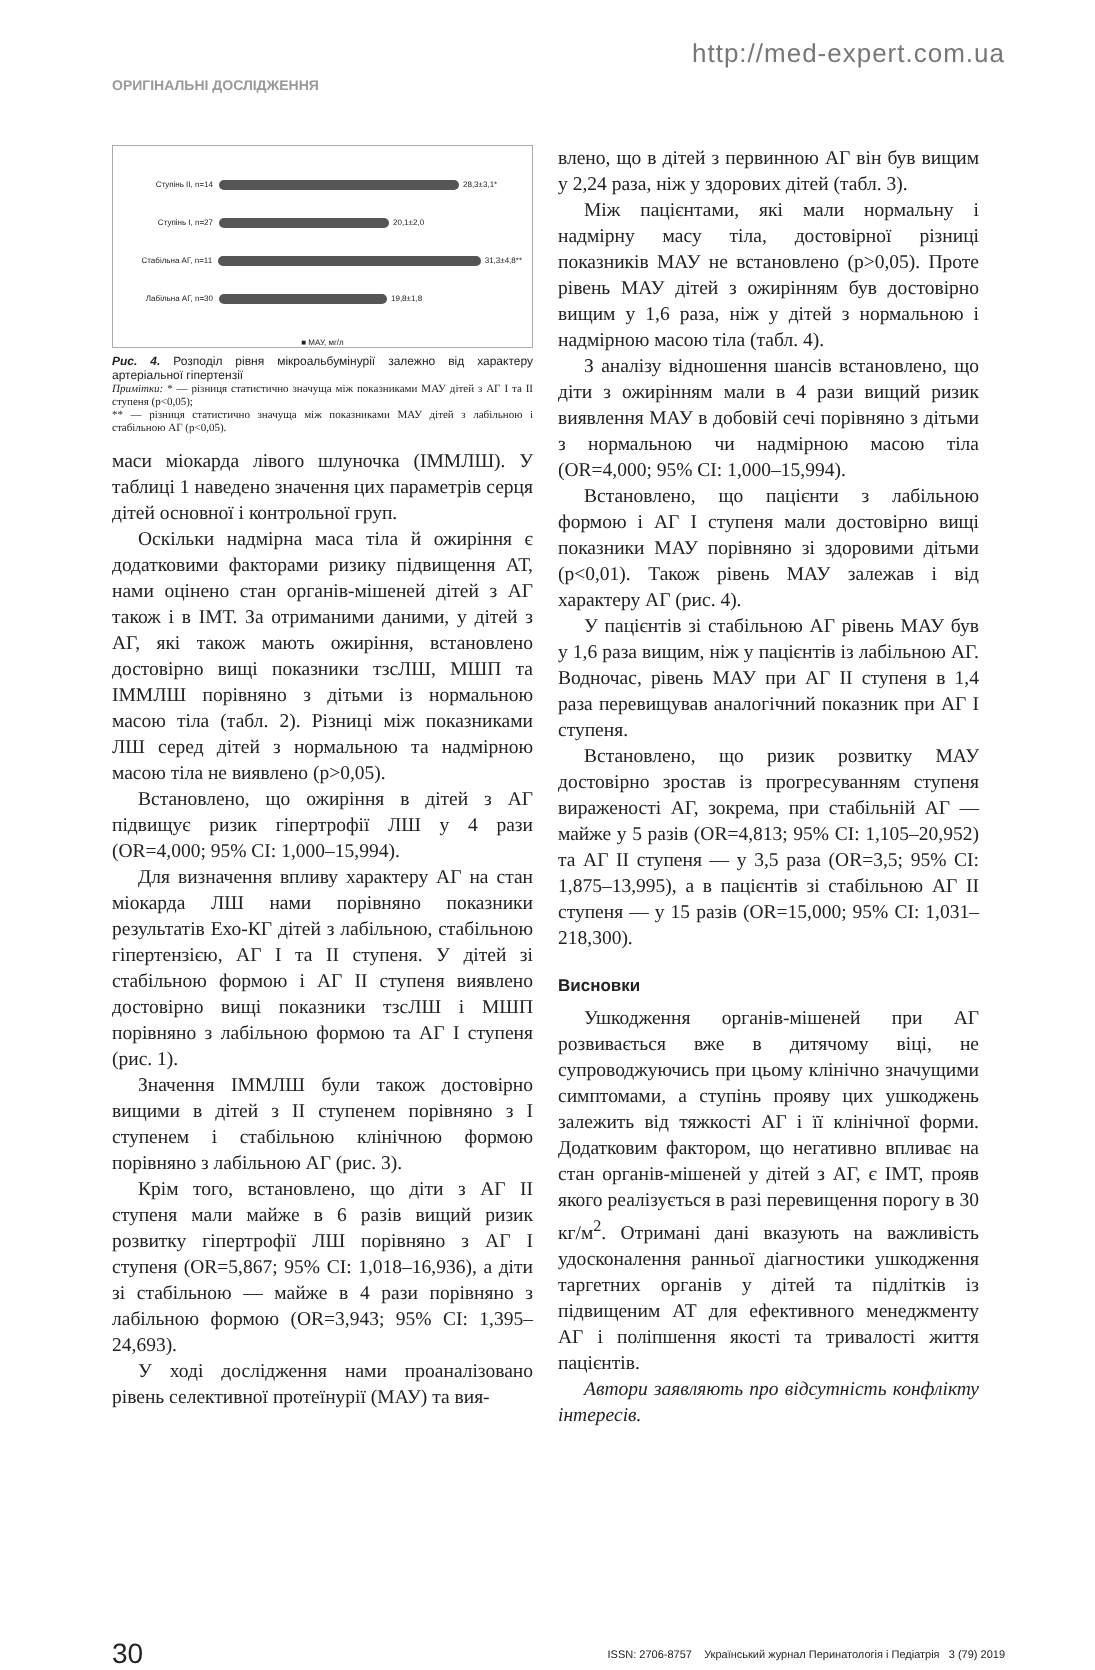http://med-expert.com.ua
ОРИГІНАЛЬНІ ДОСЛІДЖЕННЯ
Ступінь II, n=14 28,3±3,1*
Ступінь I, n=27 20,1±2,0
Стабільна АГ, n=11 31,3±4,8**
Лабільна АГ, n=30 19,8±1,8
■ МАУ, мг/л
Рис. 4. Розподіл рівня мікроальбумінурії залежно від характеру артеріальної гіпертензії
Примітки: * — різниця статистично значуща між показниками МАУ дітей з АГ I та II ступеня (р<0,05);
** — різниця статистично значуща між показниками МАУ дітей з лабільною і стабільною АГ (р<0,05).
маси міокарда лівого шлуночка (ІММЛШ). У таблиці 1 наведено значення цих параметрів серця дітей основної і контрольної груп.
Оскільки надмірна маса тіла й ожиріння є додатковими факторами ризику підвищення АТ, нами оцінено стан органів-мішеней дітей з АГ також і в ІМТ. За отриманими даними, у дітей з АГ, які також мають ожиріння, встановлено достовірно вищі показники тзсЛШ, МШП та ІММЛШ порівняно з дітьми із нормальною масою тіла (табл. 2). Різниці між показниками ЛШ серед дітей з нормальною та надмірною масою тіла не виявлено (р>0,05).
Встановлено, що ожиріння в дітей з АГ підвищує ризик гіпертрофії ЛШ у 4 рази (OR=4,000; 95% CI: 1,000–15,994).
Для визначення впливу характеру АГ на стан міокарда ЛШ нами порівняно показники результатів Ехо-КГ дітей з лабільною, стабільною гіпертензією, АГ I та II ступеня. У дітей зі стабільною формою і АГ II ступеня виявлено достовірно вищі показники тзсЛШ і МШП порівняно з лабільною формою та АГ I ступеня (рис. 1).
Значення ІММЛШ були також достовірно вищими в дітей з II ступенем порівняно з I ступенем і стабільною клінічною формою порівняно з лабільною АГ (рис. 3).
Крім того, встановлено, що діти з АГ II ступеня мали майже в 6 разів вищий ризик розвитку гіпертрофії ЛШ порівняно з АГ I ступеня (OR=5,867; 95% CI: 1,018–16,936), а діти зі стабільною — майже в 4 рази порівняно з лабільною формою (OR=3,943; 95% CI: 1,395–24,693).
У ході дослідження нами проаналізовано рівень селективної протеїнурії (МАУ) та вия-
влено, що в дітей з первинною АГ він був вищим у 2,24 раза, ніж у здорових дітей (табл. 3).
Між пацієнтами, які мали нормальну і надмірну масу тіла, достовірної різниці показників МАУ не встановлено (р>0,05). Проте рівень МАУ дітей з ожирінням був достовірно вищим у 1,6 раза, ніж у дітей з нормальною і надмірною масою тіла (табл. 4).
З аналізу відношення шансів встановлено, що діти з ожирінням мали в 4 рази вищий ризик виявлення МАУ в добовій сечі порівняно з дітьми з нормальною чи надмірною масою тіла (OR=4,000; 95% CI: 1,000–15,994).
Встановлено, що пацієнти з лабільною формою і АГ I ступеня мали достовірно вищі показники МАУ порівняно зі здоровими дітьми (р<0,01). Також рівень МАУ залежав і від характеру АГ (рис. 4).
У пацієнтів зі стабільною АГ рівень МАУ був у 1,6 раза вищим, ніж у пацієнтів із лабільною АГ. Водночас, рівень МАУ при АГ II ступеня в 1,4 раза перевищував аналогічний показник при АГ I ступеня.
Встановлено, що ризик розвитку МАУ достовірно зростав із прогресуванням ступеня вираженості АГ, зокрема, при стабільній АГ — майже у 5 разів (OR=4,813; 95% CI: 1,105–20,952) та АГ II ступеня — у 3,5 раза (OR=3,5; 95% CI: 1,875–13,995), а в пацієнтів зі стабільною АГ II ступеня — у 15 разів (OR=15,000; 95% CI: 1,031–218,300).
Висновки
Ушкодження органів-мішеней при АГ розвивається вже в дитячому віці, не супроводжуючись при цьому клінічно значущими симптомами, а ступінь прояву цих ушкоджень залежить від тяжкості АГ і її клінічної форми. Додатковим фактором, що негативно впливає на стан органів-мішеней у дітей з АГ, є ІМТ, прояв якого реалізується в разі перевищення порогу в 30 кг/м<sup>2</sup>. Отримані дані вказують на важливість удосконалення ранньої діагностики ушкодження таргетних органів у дітей та підлітків із підвищеним АТ для ефективного менеджменту АГ і поліпшення якості та тривалості життя пацієнтів.
Автори заявляють про відсутність конфлікту інтересів.
30 ISSN: 2706-8757 Український журнал Перинатологія і Педіатрія 3 (79) 2019